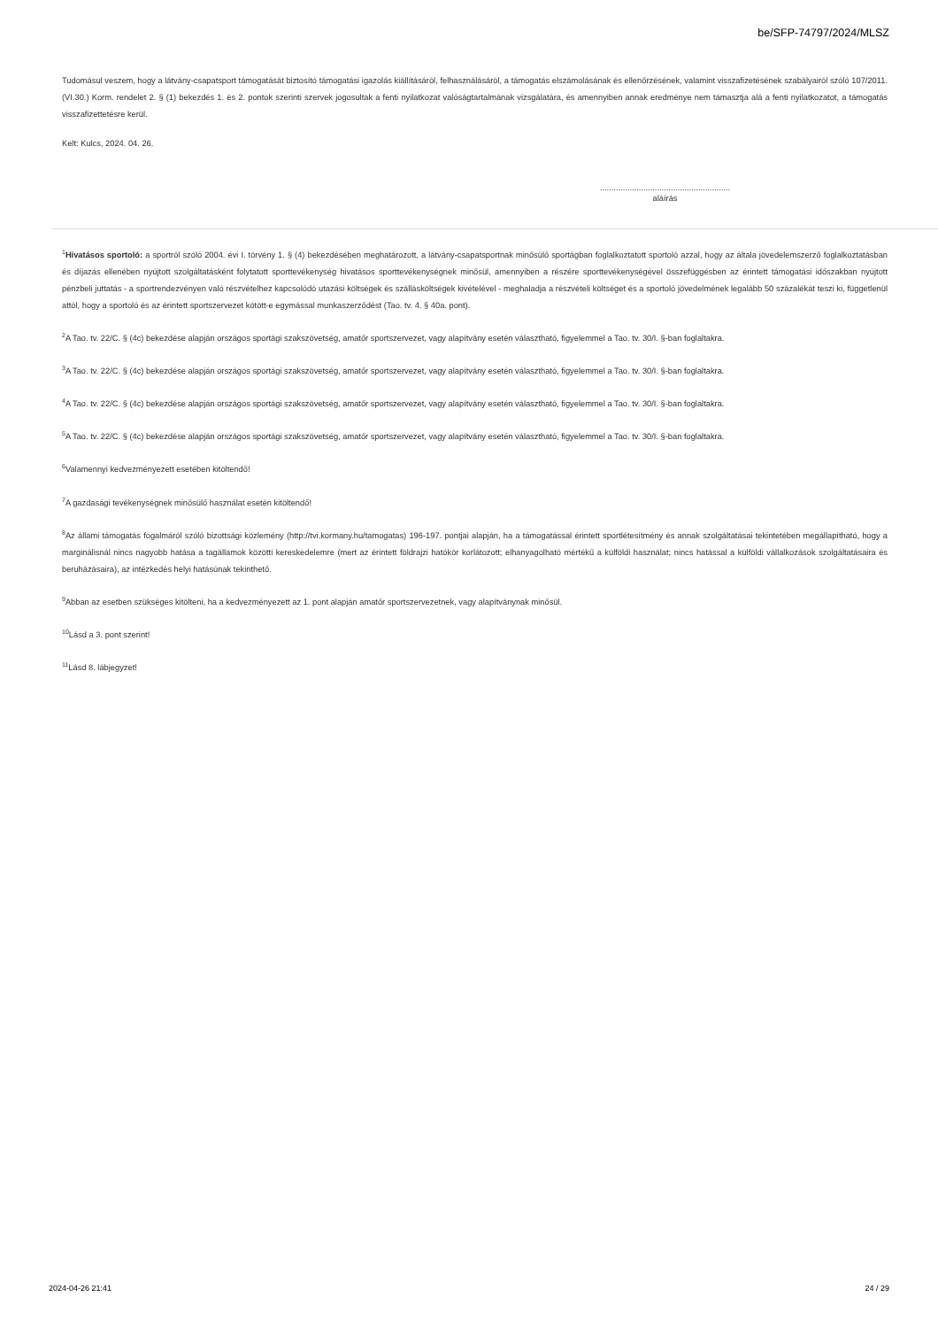be/SFP-74797/2024/MLSZ
Tudomásul veszem, hogy a látvány-csapatsport támogatását biztosító támogatási igazolás kiállításáról, felhasználásáról, a támogatás elszámolásának és ellenőrzésének, valamint visszafizetésének szabályairól szóló 107/2011. (VI.30.) Korm. rendelet 2. § (1) bekezdés 1. és 2. pontok szerinti szervek jogosultak a fenti nyilatkozat valóságtartalmának vizsgálatára, és amennyiben annak eredménye nem támasztja alá a fenti nyilatkozatot, a támogatás visszafizettetésre kerül.
Kelt: Kulcs, 2024. 04. 26.
.........................................................
aláírás
<sup>1</sup> Hivatásos sportoló: a sportról szóló 2004. évi I. törvény 1. § (4) bekezdésében meghatározott, a látvány-csapatsportnak minősülő sportágban foglalkoztatott sportoló azzal, hogy az általa jövedelemszerző foglalkoztatásban és díjazás ellenében nyújtott szolgáltatásként folytatott sporttevékenység hivatásos sporttevékenységnek minősül, amennyiben a részére sporttevékenységével összefüggésben az érintett támogatási időszakban nyújtott pénzbeli juttatás - a sportrendezvényen való részvételhez kapcsolódó utazási költségek és szállásköltségek kivételével - meghaladja a részvételi költséget és a sportoló jövedelmének legalább 50 százalékát teszi ki, függetlenül attól, hogy a sportoló és az érintett sportszervezet kötött-e egymással munkaszerződést (Tao. tv. 4. § 40a. pont).
<sup>2</sup> A Tao. tv. 22/C. § (4c) bekezdése alapján országos sportági szakszövetség, amatőr sportszervezet, vagy alapítvány esetén választható, figyelemmel a Tao. tv. 30/I. §-ban foglaltakra.
<sup>3</sup> A Tao. tv. 22/C. § (4c) bekezdése alapján országos sportági szakszövetség, amatőr sportszervezet, vagy alapítvány esetén választható, figyelemmel a Tao. tv. 30/I. §-ban foglaltakra.
<sup>4</sup> A Tao. tv. 22/C. § (4c) bekezdése alapján országos sportági szakszövetség, amatőr sportszervezet, vagy alapítvány esetén választható, figyelemmel a Tao. tv. 30/I. §-ban foglaltakra.
<sup>5</sup> A Tao. tv. 22/C. § (4c) bekezdése alapján országos sportági szakszövetség, amatőr sportszervezet, vagy alapítvány esetén választható, figyelemmel a Tao. tv. 30/I. §-ban foglaltakra.
<sup>6</sup> Valamennyi kedvezményezett esetében kitöltendő!
<sup>7</sup> A gazdasági tevékenységnek minősülő használat esetén kitöltendő!
<sup>8</sup> Az állami támogatás fogalmáról szóló bizottsági közlemény (http://tvi.kormany.hu/tamogatas) 196-197. pontjai alapján, ha a támogatással érintett sportlétesítmény és annak szolgáltatásai tekintetében megállapítható, hogy a marginálisnál nincs nagyobb hatása a tagállamok közötti kereskedelemre (mert az érintett földrajzi hatókör korlátozott; elhanyagolható mértékű a külföldi használat; nincs hatással a külföldi vállalkozások szolgáltatásaira és beruházásaira), az intézkedés helyi hatásúnak tekinthető.
<sup>9</sup> Abban az esetben szükséges kitölteni, ha a kedvezményezett az 1. pont alapján amatőr sportszervezetnek, vagy alapítványnak minősül.
<sup>10</sup> Lásd a 3. pont szerint!
<sup>11</sup> Lásd 8. lábjegyzet!
2024-04-26 21:41 24 / 29